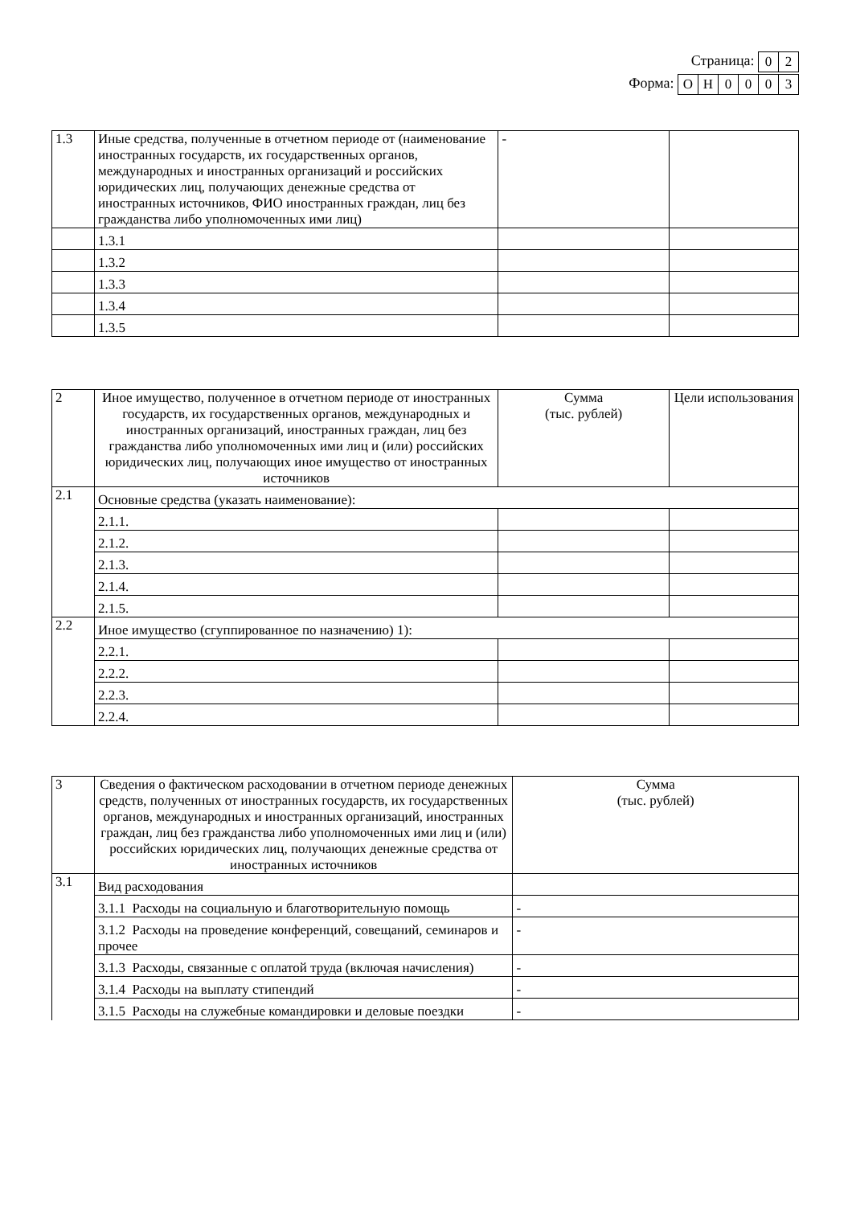Страница:
| 0 | 2 |
Форма:
| О | Н | 0 | 0 | 0 | 3 |
| 1.3 | Иные средства, полученные в отчетном периоде от (наименование иностранных государств, их государственных органов, международных и иностранных организаций и российских юридических лиц, получающих денежные средства от иностранных источников, ФИО иностранных граждан, лиц без гражданства либо уполномоченных ими лиц) | - | |
| | 1.3.1 | | |
| | 1.3.2 | | |
| | 1.3.3 | | |
| | 1.3.4 | | |
| | 1.3.5 | | |
| 2 | Иное имущество, полученное в отчетном периоде от иностранных государств, их государственных органов, международных и иностранных организаций, иностранных граждан, лиц без гражданства либо уполномоченных ими лиц и (или) российских юридических лиц, получающих иное имущество от иностранных источников | Сумма (тыс. рублей) | Цели использования |
| 2.1 | Основные средства (указать наименование): | | |
| | 2.1.1. | | |
| | 2.1.2. | | |
| | 2.1.3. | | |
| | 2.1.4. | | |
| | 2.1.5. | | |
| 2.2 | Иное имущество (сгуппированное по назначению) 1): | | |
| | 2.2.1. | | |
| | 2.2.2. | | |
| | 2.2.3. | | |
| | 2.2.4. | | |
| 3 | Сведения о фактическом расходовании в отчетном периоде денежных средств, полученных от иностранных государств, их государственных органов, международных и иностранных организаций, иностранных граждан, лиц без гражданства либо уполномоченных ими лиц и (или) российских юридических лиц, получающих денежные средства от иностранных источников | Сумма (тыс. рублей) |
| 3.1 | Вид расходования | |
| | 3.1.1 Расходы на социальную и благотворительную помощь | - |
| | 3.1.2 Расходы на проведение конференций, совещаний, семинаров и прочее | - |
| | 3.1.3 Расходы, связанные с оплатой труда (включая начисления) | - |
| | 3.1.4 Расходы на выплату стипендий | - |
| | 3.1.5 Расходы на служебные командировки и деловые поездки | - |